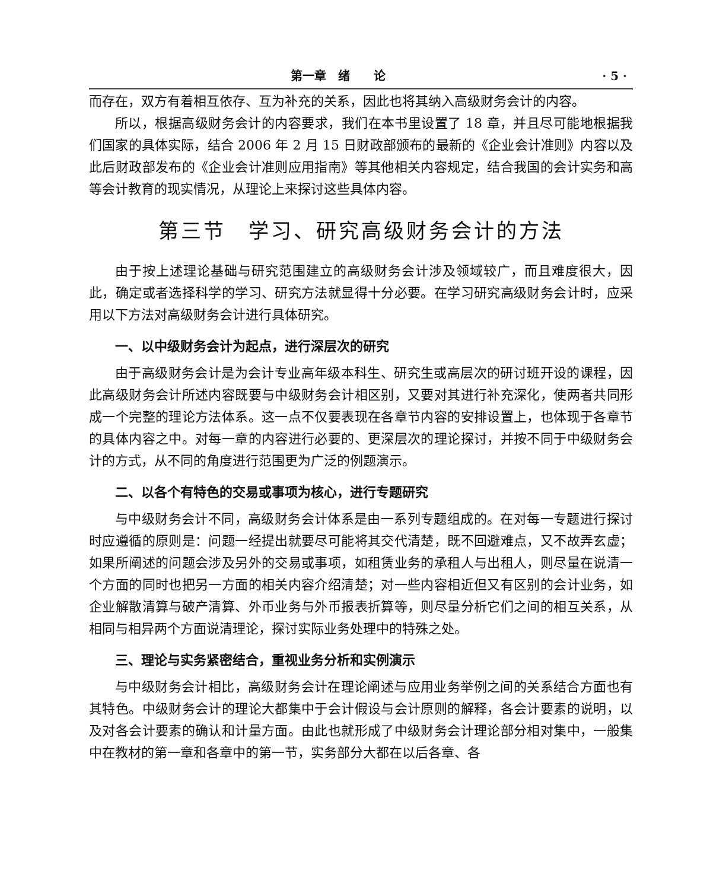第一章　绪　　论 · 5 ·
而存在，双方有着相互依存、互为补充的关系，因此也将其纳入高级财务会计的内容。
所以，根据高级财务会计的内容要求，我们在本书里设置了 18 章，并且尽可能地根据我们国家的具体实际，结合 2006 年 2 月 15 日财政部颁布的最新的《企业会计准则》内容以及此后财政部发布的《企业会计准则应用指南》等其他相关内容规定，结合我国的会计实务和高等会计教育的现实情况，从理论上来探讨这些具体内容。
第三节　学习、研究高级财务会计的方法
由于按上述理论基础与研究范围建立的高级财务会计涉及领域较广，而且难度很大，因此，确定或者选择科学的学习、研究方法就显得十分必要。在学习研究高级财务会计时，应采用以下方法对高级财务会计进行具体研究。
一、以中级财务会计为起点，进行深层次的研究
由于高级财务会计是为会计专业高年级本科生、研究生或高层次的研讨班开设的课程，因此高级财务会计所述内容既要与中级财务会计相区别，又要对其进行补充深化，使两者共同形成一个完整的理论方法体系。这一点不仅要表现在各章节内容的安排设置上，也体现于各章节的具体内容之中。对每一章的内容进行必要的、更深层次的理论探讨，并按不同于中级财务会计的方式，从不同的角度进行范围更为广泛的例题演示。
二、以各个有特色的交易或事项为核心，进行专题研究
与中级财务会计不同，高级财务会计体系是由一系列专题组成的。在对每一专题进行探讨时应遵循的原则是：问题一经提出就要尽可能将其交代清楚，既不回避难点，又不故弄玄虚；如果所阐述的问题会涉及另外的交易或事项，如租赁业务的承租人与出租人，则尽量在说清一个方面的同时也把另一方面的相关内容介绍清楚；对一些内容相近但又有区别的会计业务，如企业解散清算与破产清算、外币业务与外币报表折算等，则尽量分析它们之间的相互关系，从相同与相异两个方面说清理论，探讨实际业务处理中的特殊之处。
三、理论与实务紧密结合，重视业务分析和实例演示
与中级财务会计相比，高级财务会计在理论阐述与应用业务举例之间的关系结合方面也有其特色。中级财务会计的理论大都集中于会计假设与会计原则的解释，各会计要素的说明，以及对各会计要素的确认和计量方面。由此也就形成了中级财务会计理论部分相对集中，一般集中在教材的第一章和各章中的第一节，实务部分大都在以后各章、各